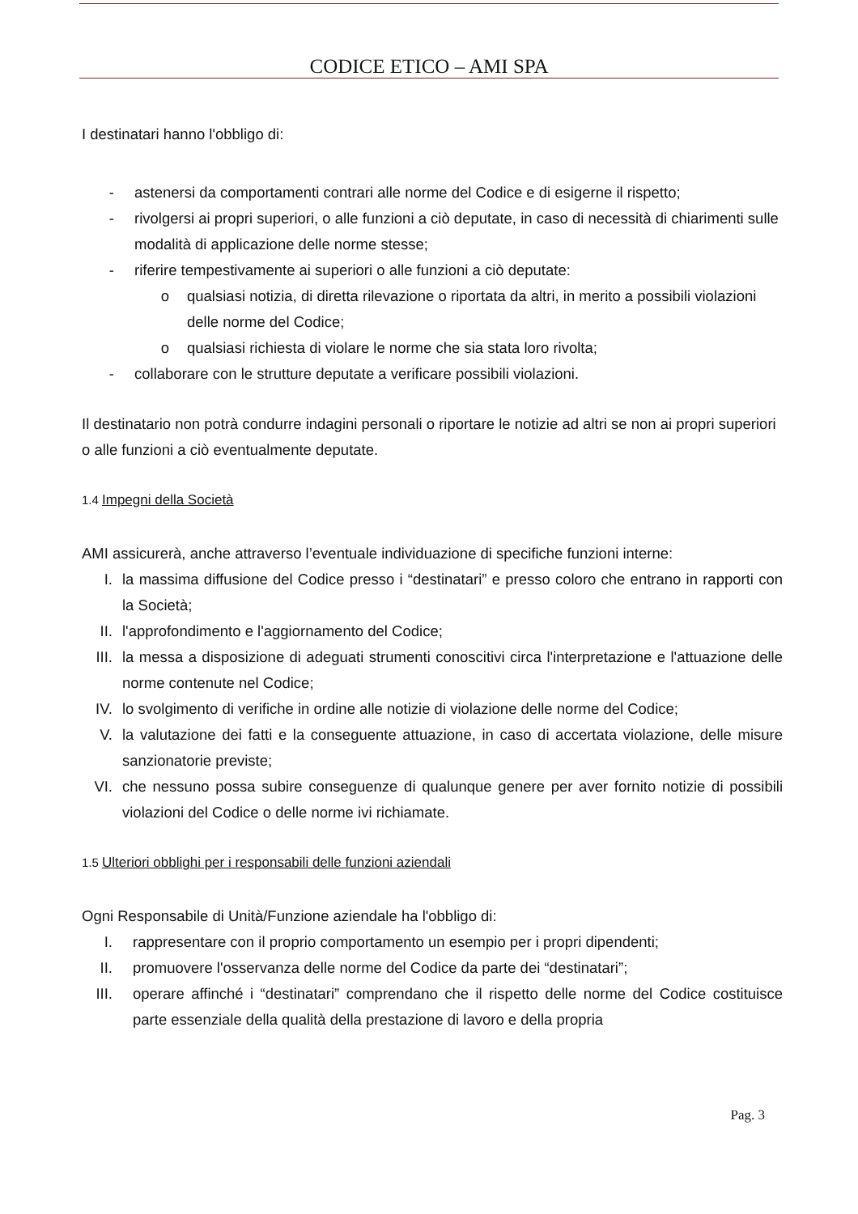CODICE ETICO – AMI SPA
I destinatari hanno l'obbligo di:
- astenersi da comportamenti contrari alle norme del Codice e di esigerne il rispetto;
- rivolgersi ai propri superiori, o alle funzioni a ciò deputate, in caso di necessità di chiarimenti sulle modalità di applicazione delle norme stesse;
- riferire tempestivamente ai superiori o alle funzioni a ciò deputate:
o qualsiasi notizia, di diretta rilevazione o riportata da altri, in merito a possibili violazioni delle norme del Codice;
o qualsiasi richiesta di violare le norme che sia stata loro rivolta;
- collaborare con le strutture deputate a verificare possibili violazioni.
Il destinatario non potrà condurre indagini personali o riportare le notizie ad altri se non ai propri superiori o alle funzioni a ciò eventualmente deputate.
1.4 Impegni della Società
AMI assicurerà, anche attraverso l’eventuale individuazione di specifiche funzioni interne:
I. la massima diffusione del Codice presso i “destinatari” e presso coloro che entrano in rapporti con la Società;
II. l'approfondimento e l'aggiornamento del Codice;
III. la messa a disposizione di adeguati strumenti conoscitivi circa l'interpretazione e l'attuazione delle norme contenute nel Codice;
IV. lo svolgimento di verifiche in ordine alle notizie di violazione delle norme del Codice;
V. la valutazione dei fatti e la conseguente attuazione, in caso di accertata violazione, delle misure sanzionatorie previste;
VI. che nessuno possa subire conseguenze di qualunque genere per aver fornito notizie di possibili violazioni del Codice o delle norme ivi richiamate.
1.5 Ulteriori obblighi per i responsabili delle funzioni aziendali
Ogni Responsabile di Unità/Funzione aziendale ha l'obbligo di:
I. rappresentare con il proprio comportamento un esempio per i propri dipendenti;
II. promuovere l'osservanza delle norme del Codice da parte dei “destinatari”;
III. operare affinché i “destinatari” comprendano che il rispetto delle norme del Codice costituisce parte essenziale della qualità della prestazione di lavoro e della propria
Pag. 3